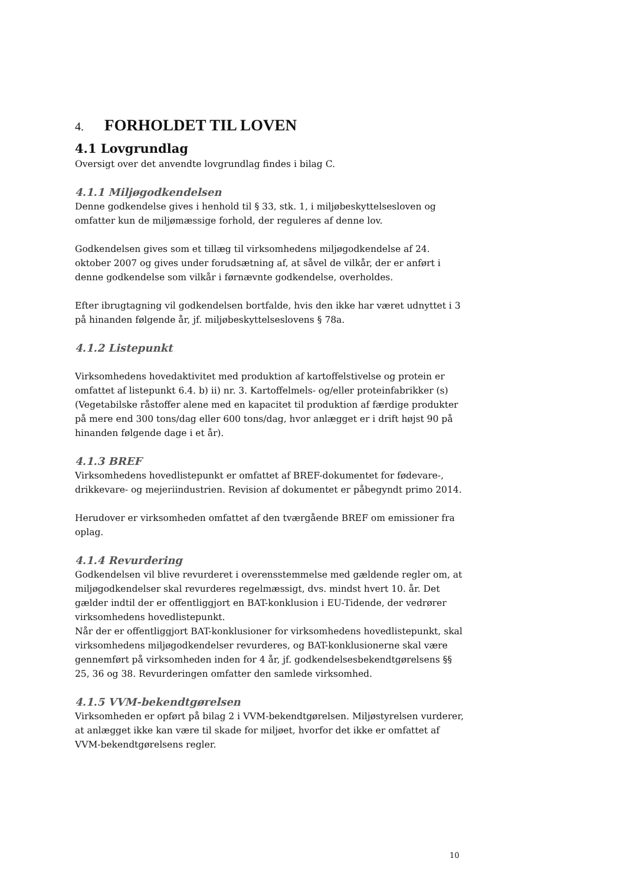4. FORHOLDET TIL LOVEN
4.1 Lovgrundlag
Oversigt over det anvendte lovgrundlag findes i bilag C.
4.1.1 Miljøgodkendelsen
Denne godkendelse gives i henhold til § 33, stk. 1, i miljøbeskyttelsesloven og omfatter kun de miljømæssige forhold, der reguleres af denne lov.
Godkendelsen gives som et tillæg til virksomhedens miljøgodkendelse af 24. oktober 2007 og gives under forudsætning af, at såvel de vilkår, der er anført i denne godkendelse som vilkår i førnævnte godkendelse, overholdes.
Efter ibrugtagning vil godkendelsen bortfalde, hvis den ikke har været udnyttet i 3 på hinanden følgende år, jf. miljøbeskyttelseslovens § 78a.
4.1.2 Listepunkt
Virksomhedens hovedaktivitet med produktion af kartoffelstivelse og protein er omfattet af listepunkt 6.4. b) ii) nr. 3. Kartoffelmels- og/eller proteinfabrikker (s) (Vegetabilske råstoffer alene med en kapacitet til produktion af færdige produkter på mere end 300 tons/dag eller 600 tons/dag, hvor anlægget er i drift højst 90 på hinanden følgende dage i et år).
4.1.3 BREF
Virksomhedens hovedlistepunkt er omfattet af BREF-dokumentet for fødevare-, drikkevare- og mejeriindustrien. Revision af dokumentet er påbegyndt primo 2014.
Herudover er virksomheden omfattet af den tværgående BREF om emissioner fra oplag.
4.1.4 Revurdering
Godkendelsen vil blive revurderet i overensstemmelse med gældende regler om, at miljøgodkendelser skal revurderes regelmæssigt, dvs. mindst hvert 10. år. Det gælder indtil der er offentliggjort en BAT-konklusion i EU-Tidende, der vedrører virksomhedens hovedlistepunkt.
Når der er offentliggjort BAT-konklusioner for virksomhedens hovedlistepunkt, skal virksomhedens miljøgodkendelser revurderes, og BAT-konklusionerne skal være gennemført på virksomheden inden for 4 år, jf. godkendelsesbekendtgørelsens §§ 25, 36 og 38. Revurderingen omfatter den samlede virksomhed.
4.1.5 VVM-bekendtgørelsen
Virksomheden er opført på bilag 2 i VVM-bekendtgørelsen. Miljøstyrelsen vurderer, at anlægget ikke kan være til skade for miljøet, hvorfor det ikke er omfattet af VVM-bekendtgørelsens regler.
10